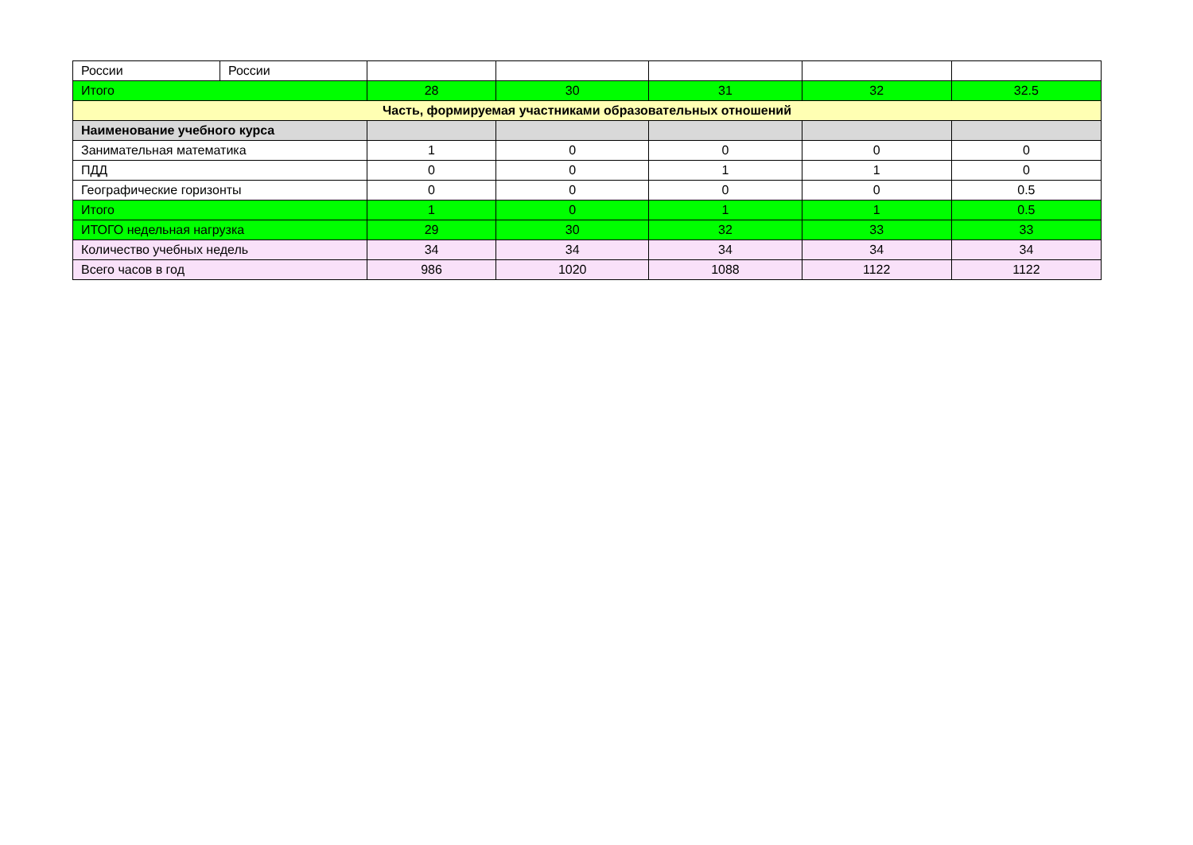| России | России | | | | | |
| Итого | | 28 | 30 | 31 | 32 | 32.5 |
| Часть, формируемая участниками образовательных отношений | | | | | | |
| Наименование учебного курса | | | | | | |
| Занимательная математика | | 1 | 0 | 0 | 0 | 0 |
| ПДД | | 0 | 0 | 1 | 1 | 0 |
| Географические горизонты | | 0 | 0 | 0 | 0 | 0.5 |
| Итого | | 1 | 0 | 1 | 1 | 0.5 |
| ИТОГО недельная нагрузка | | 29 | 30 | 32 | 33 | 33 |
| Количество учебных недель | | 34 | 34 | 34 | 34 | 34 |
| Всего часов в год | | 986 | 1020 | 1088 | 1122 | 1122 |